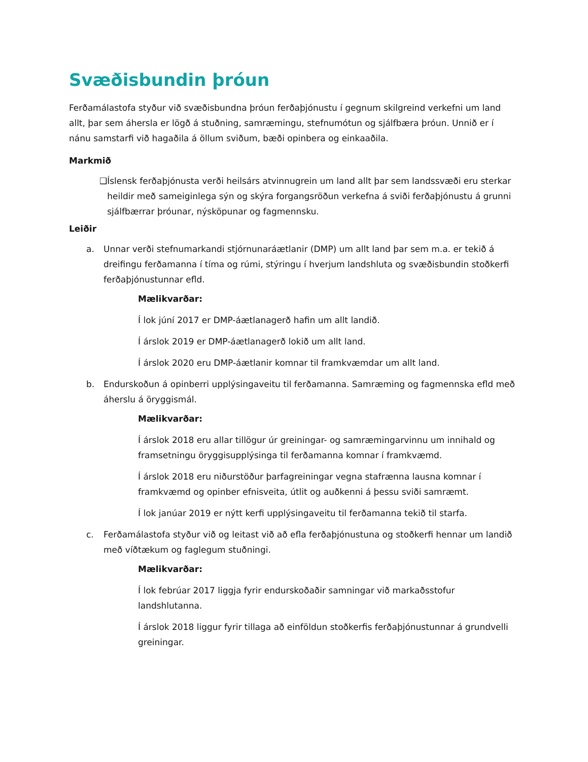Svæðisbundin þróun
Ferðamálastofa styður við svæðisbundna þróun ferðaþjónustu í gegnum skilgreind verkefni um land allt, þar sem áhersla er lögð á stuðning, samræmingu, stefnumótun og sjálfbæra þróun. Unnið er í nánu samstarfi við hagaðila á öllum sviðum, bæði opinbera og einkaaðila.
Markmið
❑ Íslensk ferðaþjónusta verði heilsárs atvinnugrein um land allt þar sem landssvæði eru sterkar heildir með sameiginlega sýn og skýra forgangsröðun verkefna á sviði ferðaþjónustu á grunni sjálfbærrar þróunar, nýsköpunar og fagmennsku.
Leiðir
a. Unnar verði stefnumarkandi stjórnunaráætlanir (DMP) um allt land þar sem m.a. er tekið á dreifingu ferðamanna í tíma og rúmi, stýringu í hverjum landshluta og svæðisbundin stoðkerfi ferðaþjónustunnar efld.
Mælikvarðar:
Í lok júní 2017 er DMP-áætlanagerð hafin um allt landið.
Í árslok 2019 er DMP-áætlanagerð lokið um allt land.
Í árslok 2020 eru DMP-áætlanir komnar til framkvæmdar um allt land.
b. Endurskoðun á opinberri upplýsingaveitu til ferðamanna. Samræming og fagmennska efld með áherslu á öryggismál.
Mælikvarðar:
Í árslok 2018 eru allar tillögur úr greiningar- og samræmingarvinnu um innihald og framsetningu öryggisupplýsinga til ferðamanna komnar í framkvæmd.
Í árslok 2018 eru niðurstöður þarfagreiningar vegna stafrænna lausna komnar í framkvæmd og opinber efnisveita, útlit og auðkenni á þessu sviði samræmt.
Í lok janúar 2019 er nýtt kerfi upplýsingaveitu til ferðamanna tekið til starfa.
c. Ferðamálastofa styður við og leitast við að efla ferðaþjónustuna og stoðkerfi hennar um landið með víðtækum og faglegum stuðningi.
Mælikvarðar:
Í lok febrúar 2017 liggja fyrir endurskoðaðir samningar við markaðsstofur landshlutanna.
Í árslok 2018 liggur fyrir tillaga að einföldun stoðkerfis ferðaþjónustunnar á grundvelli greiningar.